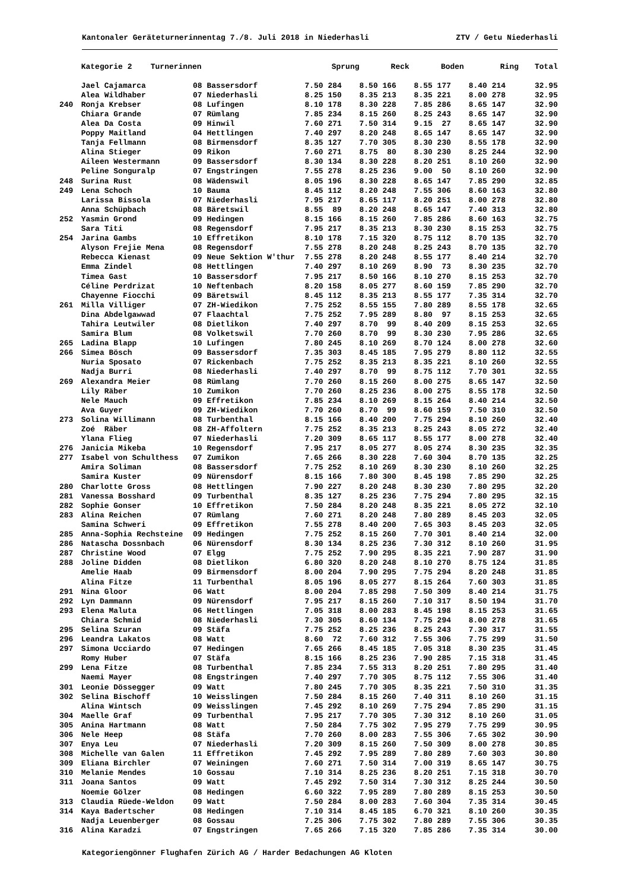Kantonaler Geräteturnerinnentag 7./8. Juli 2018 in Niederhasli ZTV / Getu Niederhasli
| | Kategorie 2 Turnerinnen | | Sprung | Reck | Boden | Ring | Total |
| --- | --- | --- | --- | --- | --- | --- | --- |
| | Jael Cajamarca | 08 Bassersdorf | 7.50 284 | 8.50 166 | 8.55 177 | 8.40 214 | 32.95 |
| | Alea Wildhaber | 07 Niederhasli | 8.25 150 | 8.35 213 | 8.35 221 | 8.00 278 | 32.95 |
| 240 | Ronja Krebser | 08 Lufingen | 8.10 178 | 8.30 228 | 7.85 286 | 8.65 147 | 32.90 |
| | Chiara Grande | 07 Rümlang | 7.85 234 | 8.15 260 | 8.25 243 | 8.65 147 | 32.90 |
| | Alea Da Costa | 09 Hinwil | 7.60 271 | 7.50 314 | 9.15 27 | 8.65 147 | 32.90 |
| | Poppy Maitland | 04 Hettlingen | 7.40 297 | 8.20 248 | 8.65 147 | 8.65 147 | 32.90 |
| | Tanja Fellmann | 08 Birmensdorf | 8.35 127 | 7.70 305 | 8.30 230 | 8.55 178 | 32.90 |
| | Alina Stieger | 09 Rikon | 7.60 271 | 8.75 80 | 8.30 230 | 8.25 244 | 32.90 |
| | Aileen Westermann | 09 Bassersdorf | 8.30 134 | 8.30 228 | 8.20 251 | 8.10 260 | 32.90 |
| | Peline Songuralp | 07 Engstringen | 7.55 278 | 8.25 236 | 9.00 50 | 8.10 260 | 32.90 |
| 248 | Surina Rust | 08 Wädenswil | 8.05 196 | 8.30 228 | 8.65 147 | 7.85 290 | 32.85 |
| 249 | Lena Schoch | 10 Bauma | 8.45 112 | 8.20 248 | 7.55 306 | 8.60 163 | 32.80 |
| | Larissa Bissola | 07 Niederhasli | 7.95 217 | 8.65 117 | 8.20 251 | 8.00 278 | 32.80 |
| | Anna Schüpbach | 08 Bäretswil | 8.55 89 | 8.20 248 | 8.65 147 | 7.40 313 | 32.80 |
| 252 | Yasmin Grond | 09 Hedingen | 8.15 166 | 8.15 260 | 7.85 286 | 8.60 163 | 32.75 |
| | Sara Titi | 08 Regensdorf | 7.95 217 | 8.35 213 | 8.30 230 | 8.15 253 | 32.75 |
| 254 | Jarina Gambs | 10 Effretikon | 8.10 178 | 7.15 320 | 8.75 112 | 8.70 135 | 32.70 |
| | Alyson Frejie Mena | 08 Regensdorf | 7.55 278 | 8.20 248 | 8.25 243 | 8.70 135 | 32.70 |
| | Rebecca Kienast | 09 Neue Sektion W'thur | 7.55 278 | 8.20 248 | 8.55 177 | 8.40 214 | 32.70 |
| | Emma Zindel | 08 Hettlingen | 7.40 297 | 8.10 269 | 8.90 73 | 8.30 235 | 32.70 |
| | Timea Gast | 10 Bassersdorf | 7.95 217 | 8.50 166 | 8.10 270 | 8.15 253 | 32.70 |
| | Céline Perdrizat | 10 Neftenbach | 8.20 158 | 8.05 277 | 8.60 159 | 7.85 290 | 32.70 |
| | Chayenne Fiocchi | 09 Bäretswil | 8.45 112 | 8.35 213 | 8.55 177 | 7.35 314 | 32.70 |
| 261 | Milla Villiger | 07 ZH-Wiedikon | 7.75 252 | 8.55 155 | 7.80 289 | 8.55 178 | 32.65 |
| | Dina Abdelgawwad | 07 Flaachtal | 7.75 252 | 7.95 289 | 8.80 97 | 8.15 253 | 32.65 |
| | Tahira Leutwiler | 08 Dietlikon | 7.40 297 | 8.70 99 | 8.40 209 | 8.15 253 | 32.65 |
| | Samira Blum | 08 Volketswil | 7.70 260 | 8.70 99 | 8.30 230 | 7.95 286 | 32.65 |
| 265 | Ladina Blapp | 10 Lufingen | 7.80 245 | 8.10 269 | 8.70 124 | 8.00 278 | 32.60 |
| 266 | Simea Bösch | 09 Bassersdorf | 7.35 303 | 8.45 185 | 7.95 279 | 8.80 112 | 32.55 |
| | Nuria Sposato | 07 Rickenbach | 7.75 252 | 8.35 213 | 8.35 221 | 8.10 260 | 32.55 |
| | Nadja Burri | 08 Niederhasli | 7.40 297 | 8.70 99 | 8.75 112 | 7.70 301 | 32.55 |
| 269 | Alexandra Meier | 08 Rümlang | 7.70 260 | 8.15 260 | 8.00 275 | 8.65 147 | 32.50 |
| | Lily Räber | 10 Zumikon | 7.70 260 | 8.25 236 | 8.00 275 | 8.55 178 | 32.50 |
| | Nele Mauch | 09 Effretikon | 7.85 234 | 8.10 269 | 8.15 264 | 8.40 214 | 32.50 |
| | Ava Guyer | 09 ZH-Wiedikon | 7.70 260 | 8.70 99 | 8.60 159 | 7.50 310 | 32.50 |
| 273 | Solina Willimann | 08 Turbenthal | 8.15 166 | 8.40 200 | 7.75 294 | 8.10 260 | 32.40 |
| | Zoé Räber | 08 ZH-Affoltern | 7.75 252 | 8.35 213 | 8.25 243 | 8.05 272 | 32.40 |
| | Ylana Flieg | 07 Niederhasli | 7.20 309 | 8.65 117 | 8.55 177 | 8.00 278 | 32.40 |
| 276 | Janicia Mikeba | 10 Regensdorf | 7.95 217 | 8.05 277 | 8.05 274 | 8.30 235 | 32.35 |
| 277 | Isabel von Schulthess | 07 Zumikon | 7.65 266 | 8.30 228 | 7.60 304 | 8.70 135 | 32.25 |
| | Amira Soliman | 08 Bassersdorf | 7.75 252 | 8.10 269 | 8.30 230 | 8.10 260 | 32.25 |
| | Samira Kuster | 09 Nürensdorf | 8.15 166 | 7.80 300 | 8.45 198 | 7.85 290 | 32.25 |
| 280 | Charlotte Gross | 08 Hettlingen | 7.90 227 | 8.20 248 | 8.30 230 | 7.80 295 | 32.20 |
| 281 | Vanessa Bosshard | 09 Turbenthal | 8.35 127 | 8.25 236 | 7.75 294 | 7.80 295 | 32.15 |
| 282 | Sophie Gonser | 10 Effretikon | 7.50 284 | 8.20 248 | 8.35 221 | 8.05 272 | 32.10 |
| 283 | Alina Reichen | 07 Rümlang | 7.60 271 | 8.20 248 | 7.80 289 | 8.45 203 | 32.05 |
| | Samina Schweri | 09 Effretikon | 7.55 278 | 8.40 200 | 7.65 303 | 8.45 203 | 32.05 |
| 285 | Anna-Sophia Rechsteine | 09 Hedingen | 7.75 252 | 8.15 260 | 7.70 301 | 8.40 214 | 32.00 |
| 286 | Natascha Dossnbach | 06 Nürensdorf | 8.30 134 | 8.25 236 | 7.30 312 | 8.10 260 | 31.95 |
| 287 | Christine Wood | 07 Elgg | 7.75 252 | 7.90 295 | 8.35 221 | 7.90 287 | 31.90 |
| 288 | Joline Didden | 08 Dietlikon | 6.80 320 | 8.20 248 | 8.10 270 | 8.75 124 | 31.85 |
| | Amelie Haab | 09 Birmensdorf | 8.00 204 | 7.90 295 | 7.75 294 | 8.20 248 | 31.85 |
| | Alina Fitze | 11 Turbenthal | 8.05 196 | 8.05 277 | 8.15 264 | 7.60 303 | 31.85 |
| 291 | Nina Gloor | 06 Watt | 8.00 204 | 7.85 298 | 7.50 309 | 8.40 214 | 31.75 |
| 292 | Lyn Dammann | 09 Nürensdorf | 7.95 217 | 8.15 260 | 7.10 317 | 8.50 194 | 31.70 |
| 293 | Elena Maluta | 06 Hettlingen | 7.05 318 | 8.00 283 | 8.45 198 | 8.15 253 | 31.65 |
| | Chiara Schmid | 08 Niederhasli | 7.30 305 | 8.60 134 | 7.75 294 | 8.00 278 | 31.65 |
| 295 | Selina Szuran | 09 Stäfa | 7.75 252 | 8.25 236 | 8.25 243 | 7.30 317 | 31.55 |
| 296 | Leandra Lakatos | 08 Watt | 8.60 72 | 7.60 312 | 7.55 306 | 7.75 299 | 31.50 |
| 297 | Simona Ucciardo | 07 Hedingen | 7.65 266 | 8.45 185 | 7.05 318 | 8.30 235 | 31.45 |
| | Romy Huber | 07 Stäfa | 8.15 166 | 8.25 236 | 7.90 285 | 7.15 318 | 31.45 |
| 299 | Lena Fitze | 08 Turbenthal | 7.85 234 | 7.55 313 | 8.20 251 | 7.80 295 | 31.40 |
| | Naemi Mayer | 08 Engstringen | 7.40 297 | 7.70 305 | 8.75 112 | 7.55 306 | 31.40 |
| 301 | Leonie Dössegger | 09 Watt | 7.80 245 | 7.70 305 | 8.35 221 | 7.50 310 | 31.35 |
| 302 | Selina Bischoff | 10 Weisslingen | 7.50 284 | 8.15 260 | 7.40 311 | 8.10 260 | 31.15 |
| | Alina Wintsch | 09 Weisslingen | 7.45 292 | 8.10 269 | 7.75 294 | 7.85 290 | 31.15 |
| 304 | Maelle Graf | 09 Turbenthal | 7.95 217 | 7.70 305 | 7.30 312 | 8.10 260 | 31.05 |
| 305 | Anina Hartmann | 08 Watt | 7.50 284 | 7.75 302 | 7.95 279 | 7.75 299 | 30.95 |
| 306 | Nele Heep | 08 Stäfa | 7.70 260 | 8.00 283 | 7.55 306 | 7.65 302 | 30.90 |
| 307 | Enya Leu | 07 Niederhasli | 7.20 309 | 8.15 260 | 7.50 309 | 8.00 278 | 30.85 |
| 308 | Michelle van Galen | 11 Effretikon | 7.45 292 | 7.95 289 | 7.80 289 | 7.60 303 | 30.80 |
| 309 | Eliana Birchler | 07 Weiningen | 7.60 271 | 7.50 314 | 7.00 319 | 8.65 147 | 30.75 |
| 310 | Melanie Mendes | 10 Gossau | 7.10 314 | 8.25 236 | 8.20 251 | 7.15 318 | 30.70 |
| 311 | Joana Santos | 09 Watt | 7.45 292 | 7.50 314 | 7.30 312 | 8.25 244 | 30.50 |
| | Noemie Gölzer | 08 Hedingen | 6.60 322 | 7.95 289 | 7.80 289 | 8.15 253 | 30.50 |
| 313 | Claudia Rüede-Weldon | 09 Watt | 7.50 284 | 8.00 283 | 7.60 304 | 7.35 314 | 30.45 |
| 314 | Kaya Badertscher | 08 Hedingen | 7.10 314 | 8.45 185 | 6.70 321 | 8.10 260 | 30.35 |
| | Nadja Leuenberger | 08 Gossau | 7.25 306 | 7.75 302 | 7.80 289 | 7.55 306 | 30.35 |
| 316 | Alina Karadzi | 07 Engstringen | 7.65 266 | 7.15 320 | 7.85 286 | 7.35 314 | 30.00 |
Kategoriengönner Flughafen Zürich AG / Harder Bedachungen AG Kloten